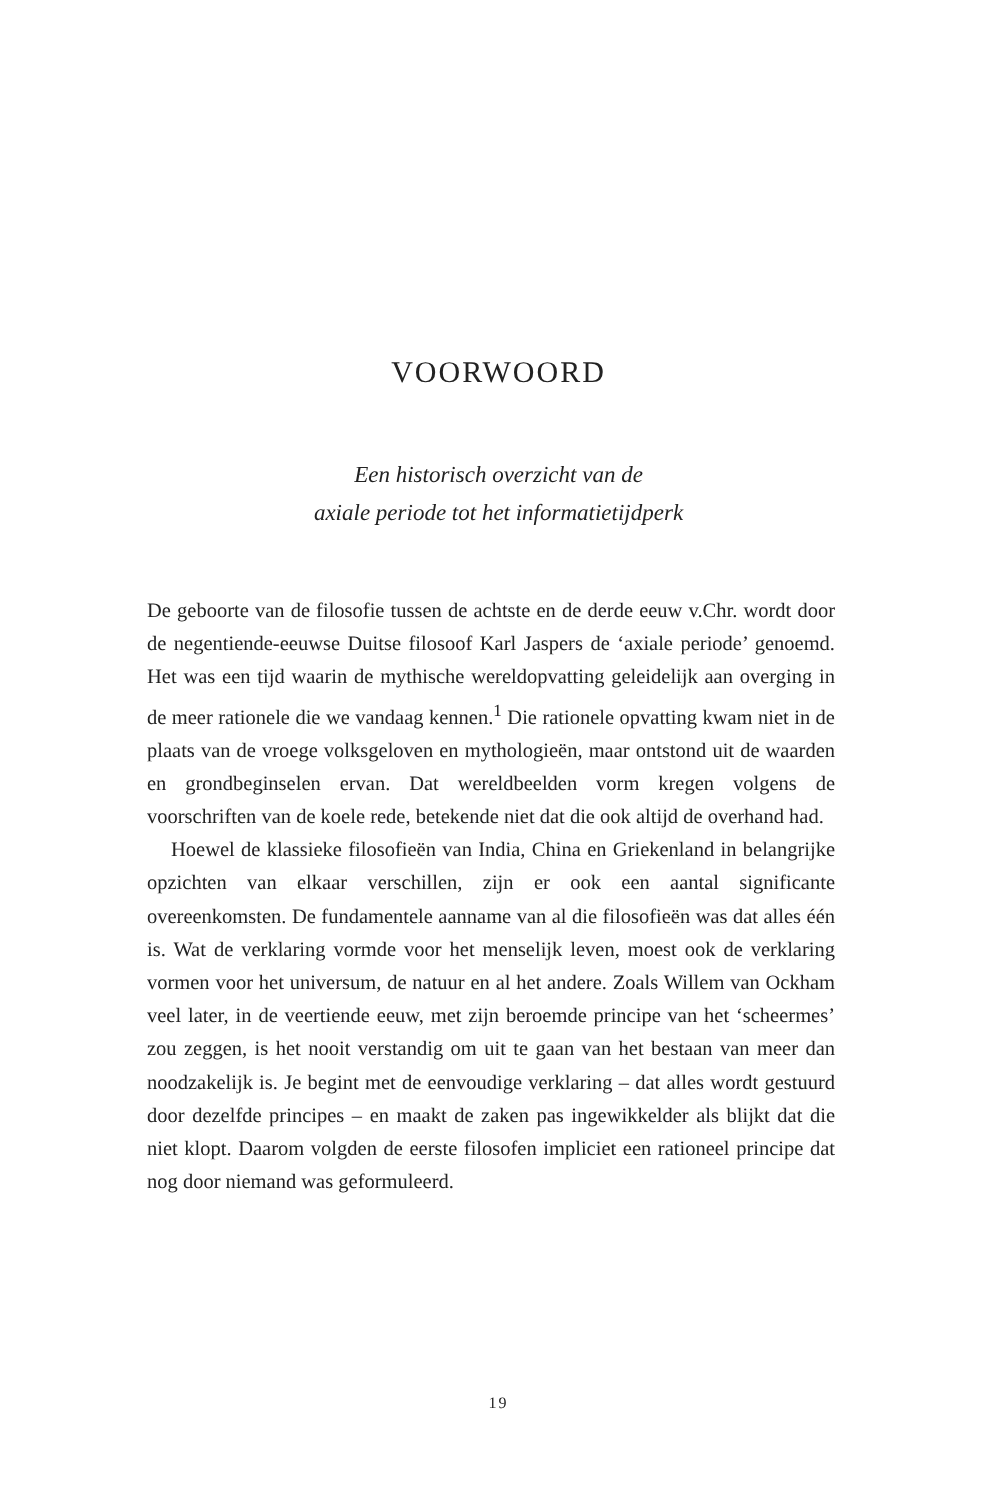VOORWOORD
Een historisch overzicht van de
axiale periode tot het informatietijdperk
De geboorte van de filosofie tussen de achtste en de derde eeuw v.Chr. wordt door de negentiende-eeuwse Duitse filosoof Karl Jaspers de ‘axiale periode’ genoemd. Het was een tijd waarin de mythische wereldopvatting geleidelijk aan overging in de meer rationele die we vandaag kennen.<sup>1</sup> Die rationele opvatting kwam niet in de plaats van de vroege volksgeloven en mythologieën, maar ontstond uit de waarden en grondbeginselen ervan. Dat wereldbeelden vorm kregen volgens de voorschriften van de koele rede, betekende niet dat die ook altijd de overhand had.
Hoewel de klassieke filosofieën van India, China en Griekenland in belangrijke opzichten van elkaar verschillen, zijn er ook een aantal significante overeenkomsten. De fundamentele aanname van al die filosofieën was dat alles één is. Wat de verklaring vormde voor het menselijk leven, moest ook de verklaring vormen voor het universum, de natuur en al het andere. Zoals Willem van Ockham veel later, in de veertiende eeuw, met zijn beroemde principe van het ‘scheermes’ zou zeggen, is het nooit verstandig om uit te gaan van het bestaan van meer dan noodzakelijk is. Je begint met de eenvoudige verklaring – dat alles wordt gestuurd door dezelfde principes – en maakt de zaken pas ingewikkelder als blijkt dat die niet klopt. Daarom volgden de eerste filosofen impliciet een rationeel principe dat nog door niemand was geformuleerd.
19